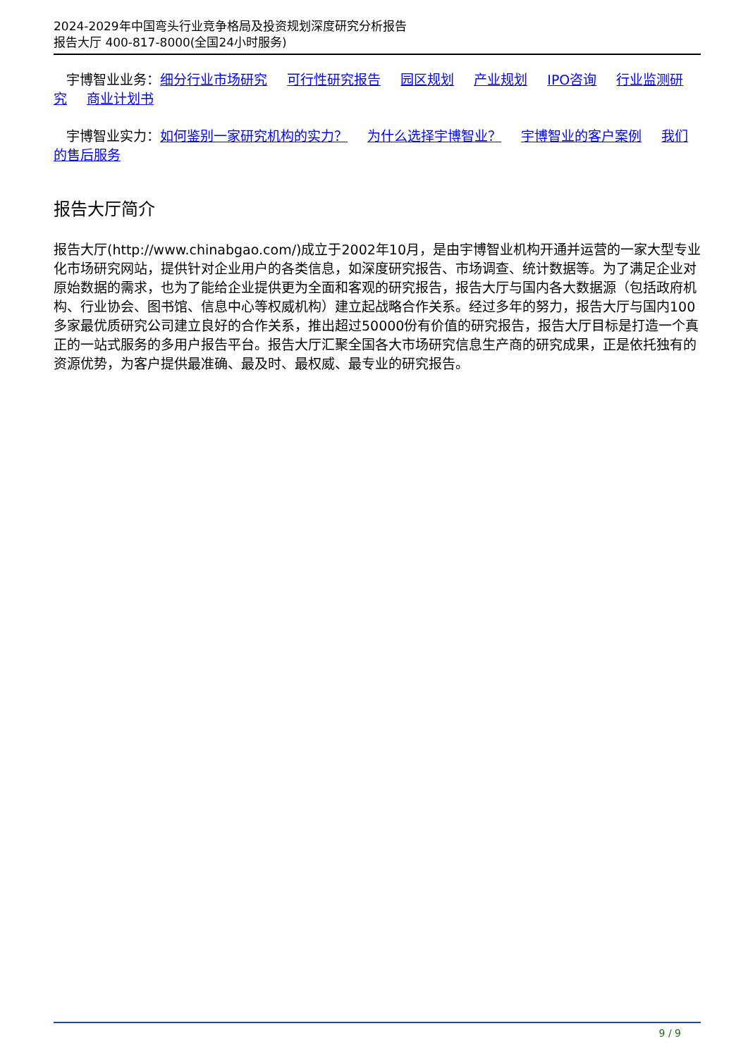2024-2029年中国弯头行业竞争格局及投资规划深度研究分析报告
报告大厅 400-817-8000(全国24小时服务)
宇博智业业务：细分行业市场研究 可行性研究报告 园区规划 产业规划 IPO咨询 行业监测研究 商业计划书
宇博智业实力：如何鉴别一家研究机构的实力？ 为什么选择宇博智业？ 宇博智业的客户案例 我们的售后服务
报告大厅简介
报告大厅(http://www.chinabgao.com/)成立于2002年10月，是由宇博智业机构开通并运营的一家大型专业化市场研究网站，提供针对企业用户的各类信息，如深度研究报告、市场调查、统计数据等。为了满足企业对原始数据的需求，也为了能给企业提供更为全面和客观的研究报告，报告大厅与国内各大数据源（包括政府机构、行业协会、图书馆、信息中心等权威机构）建立起战略合作关系。经过多年的努力，报告大厅与国内100多家最优质研究公司建立良好的合作关系，推出超过50000份有价值的研究报告，报告大厅目标是打造一个真正的一站式服务的多用户报告平台。报告大厅汇聚全国各大市场研究信息生产商的研究成果，正是依托独有的资源优势，为客户提供最准确、最及时、最权威、最专业的研究报告。
9 / 9